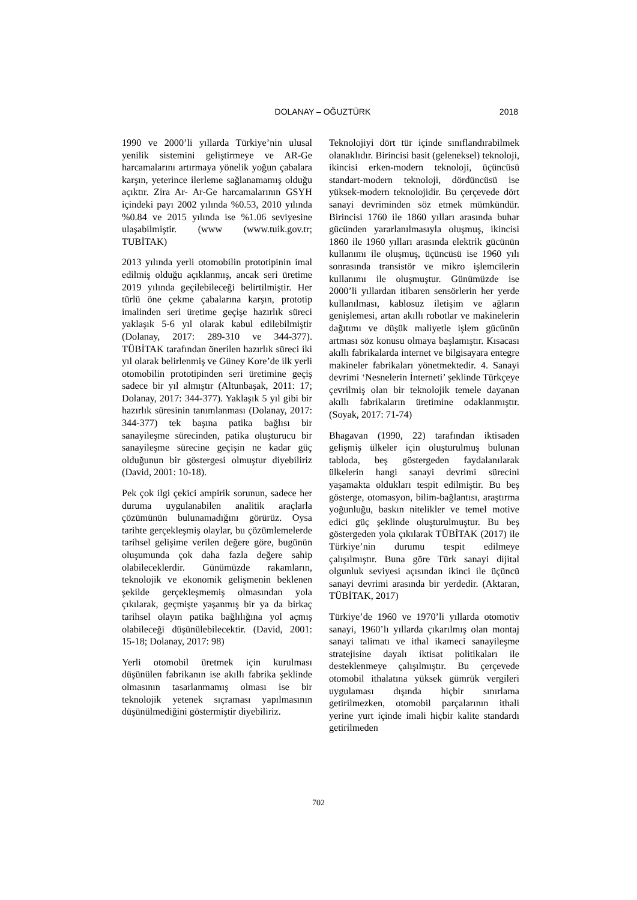DOLANAY – OĞUZTÜRK 2018
1990 ve 2000’li yıllarda Türkiye’nin ulusal yenilik sistemini geliştirmeye ve AR-Ge harcamalarını artırmaya yönelik yoğun çabalara karşın, yeterince ilerleme sağlanamamış olduğu açıktır. Zira Ar- Ar-Ge harcamalarının GSYH içindeki payı 2002 yılında %0.53, 2010 yılında %0.84 ve 2015 yılında ise %1.06 seviyesine ulaşabilmiştir. (www (www.tuik.gov.tr; TUBİTAK)
2013 yılında yerli otomobilin prototipinin imal edilmiş olduğu açıklanmış, ancak seri üretime 2019 yılında geçilebileceği belirtilmiştir. Her türlü öne çekme çabalarına karşın, prototip imalinden seri üretime geçişe hazırlık süreci yaklaşık 5-6 yıl olarak kabul edilebilmiştir (Dolanay, 2017: 289-310 ve 344-377). TÜBİTAK tarafından önerilen hazırlık süreci iki yıl olarak belirlenmiş ve Güney Kore’de ilk yerli otomobilin prototipinden seri üretimine geçiş sadece bir yıl almıştır (Altunbaşak, 2011: 17; Dolanay, 2017: 344-377). Yaklaşık 5 yıl gibi bir hazırlık süresinin tanımlanması (Dolanay, 2017: 344-377) tek başına patika bağlısı bir sanayileşme sürecinden, patika oluşturucu bir sanayileşme sürecine geçişin ne kadar güç olduğunun bir göstergesi olmuştur diyebiliriz (David, 2001: 10-18).
Pek çok ilgi çekici ampirik sorunun, sadece her duruma uygulanabilen analitik araçlarla çözümünün bulunamadığını görürüz. Oysa tarihte gerçekleşmiş olaylar, bu çözümlemelerde tarihsel gelişime verilen değere göre, bugünün oluşumunda çok daha fazla değere sahip olabileceklerdir. Günümüzde rakamların, teknolojik ve ekonomik gelişmenin beklenen şekilde gerçekleşmemiş olmasından yola çıkılarak, geçmişte yaşanmış bir ya da birkaç tarihsel olayın patika bağlılığına yol açmış olabileceği düşünülebilecektir. (David, 2001: 15-18; Dolanay, 2017: 98)
Yerli otomobil üretmek için kurulması düşünülen fabrikanın ise akıllı fabrika şeklinde olmasının tasarlanmamış olması ise bir teknolojik yetenek sıçraması yapılmasının düşünülmediğini göstermiştir diyebiliriz.
Teknolojiyi dört tür içinde sınıflandırabilmek olanaklıdır. Birincisi basit (geleneksel) teknoloji, ikincisi erken-modern teknoloji, üçüncüsü standart-modern teknoloji, dördüncüsü ise yüksek-modern teknolojidir. Bu çerçevede dört sanayi devriminden söz etmek mümkündür. Birincisi 1760 ile 1860 yılları arasında buhar gücünden yararlanılmasıyla oluşmuş, ikincisi 1860 ile 1960 yılları arasında elektrik gücünün kullanımı ile oluşmuş, üçüncüsü ise 1960 yılı sonrasında transistör ve mikro işlemcilerin kullanımı ile oluşmuştur. Günümüzde ise 2000’li yıllardan itibaren sensörlerin her yerde kullanılması, kablosuz iletişim ve ağların genişlemesi, artan akıllı robotlar ve makinelerin dağıtımı ve düşük maliyetle işlem gücünün artması söz konusu olmaya başlamıştır. Kısacası akıllı fabrikalarda internet ve bilgisayara entegre makineler fabrikaları yönetmektedir. 4. Sanayi devrimi ‘Nesnelerin İnterneti’ şeklinde Türkçeye çevrilmiş olan bir teknolojik temele dayanan akıllı fabrikaların üretimine odaklanmıştır. (Soyak, 2017: 71-74)
Bhagavan (1990, 22) tarafından iktisaden gelişmiş ülkeler için oluşturulmuş bulunan tabloda, beş göstergeden faydalanılarak ülkelerin hangi sanayi devrimi sürecini yaşamakta oldukları tespit edilmiştir. Bu beş gösterge, otomasyon, bilim-bağlantısı, araştırma yoğunluğu, baskın nitelikler ve temel motive edici güç şeklinde oluşturulmuştur. Bu beş göstergeden yola çıkılarak TÜBİTAK (2017) ile Türkiye’nin durumu tespit edilmeye çalışılmıştır. Buna göre Türk sanayi dijital olgunluk seviyesi açısından ikinci ile üçüncü sanayi devrimi arasında bir yerdedir. (Aktaran, TÜBİTAK, 2017)
Türkiye’de 1960 ve 1970’li yıllarda otomotiv sanayi, 1960’lı yıllarda çıkarılmış olan montaj sanayi talimatı ve ithal ikameci sanayileşme stratejisine dayalı iktisat politikaları ile desteklenmeye çalışılmıştır. Bu çerçevede otomobil ithalatına yüksek gümrük vergileri uygulaması dışında hiçbir sınırlama getirilmezken, otomobil parçalarının ithali yerine yurt içinde imali hiçbir kalite standardı getirilmeden
702